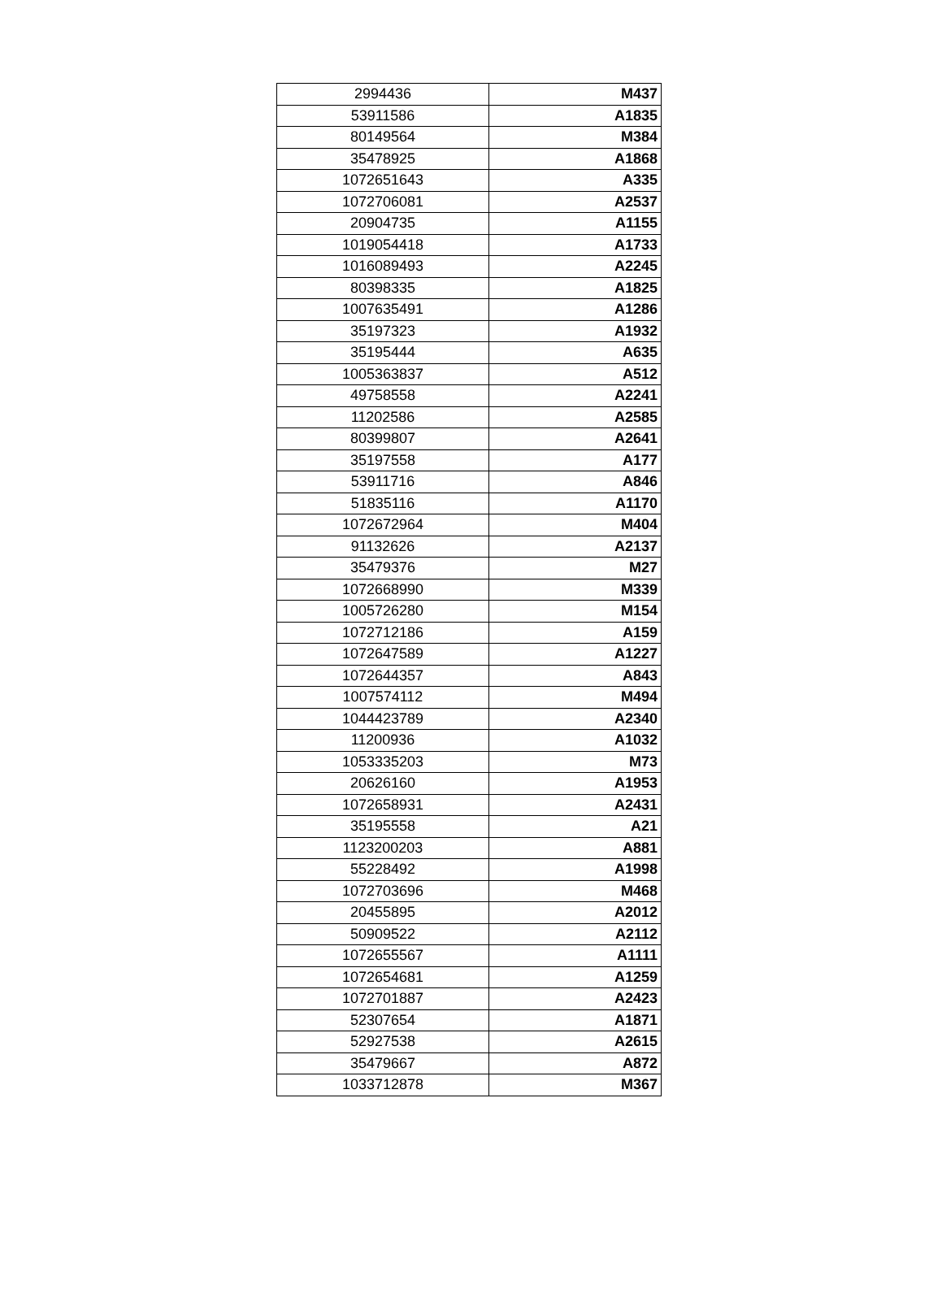| 2994436 | M437 |
| 53911586 | A1835 |
| 80149564 | M384 |
| 35478925 | A1868 |
| 1072651643 | A335 |
| 1072706081 | A2537 |
| 20904735 | A1155 |
| 1019054418 | A1733 |
| 1016089493 | A2245 |
| 80398335 | A1825 |
| 1007635491 | A1286 |
| 35197323 | A1932 |
| 35195444 | A635 |
| 1005363837 | A512 |
| 49758558 | A2241 |
| 11202586 | A2585 |
| 80399807 | A2641 |
| 35197558 | A177 |
| 53911716 | A846 |
| 51835116 | A1170 |
| 1072672964 | M404 |
| 91132626 | A2137 |
| 35479376 | M27 |
| 1072668990 | M339 |
| 1005726280 | M154 |
| 1072712186 | A159 |
| 1072647589 | A1227 |
| 1072644357 | A843 |
| 1007574112 | M494 |
| 1044423789 | A2340 |
| 11200936 | A1032 |
| 1053335203 | M73 |
| 20626160 | A1953 |
| 1072658931 | A2431 |
| 35195558 | A21 |
| 1123200203 | A881 |
| 55228492 | A1998 |
| 1072703696 | M468 |
| 20455895 | A2012 |
| 50909522 | A2112 |
| 1072655567 | A1111 |
| 1072654681 | A1259 |
| 1072701887 | A2423 |
| 52307654 | A1871 |
| 52927538 | A2615 |
| 35479667 | A872 |
| 1033712878 | M367 |